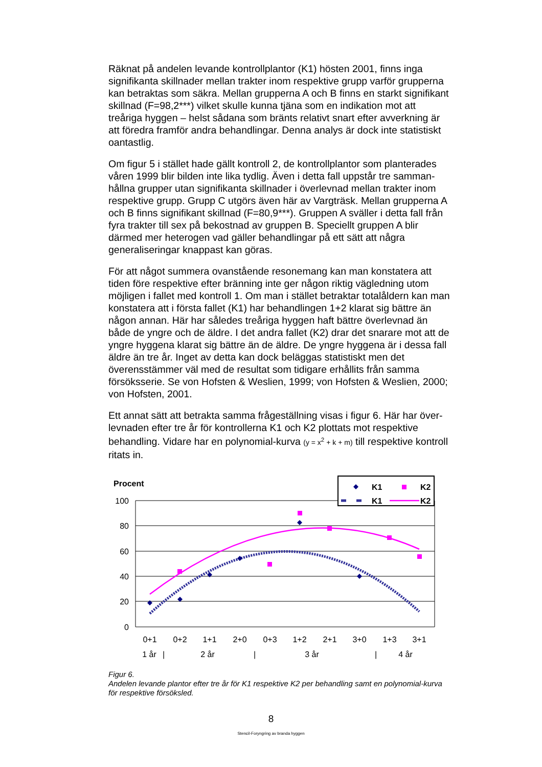Räknat på andelen levande kontrollplantor (K1) hösten 2001, finns inga signifikanta skillnader mellan trakter inom respektive grupp varför grupperna kan betraktas som säkra. Mellan grupperna A och B finns en starkt signifikant skillnad (F=98,2***) vilket skulle kunna tjäna som en indikation mot att treåriga hyggen – helst sådana som bränts relativt snart efter avverkning är att föredra framför andra behandlingar. Denna analys är dock inte statistiskt oantastlig.
Om figur 5 i stället hade gällt kontroll 2, de kontrollplantor som planterades våren 1999 blir bilden inte lika tydlig. Även i detta fall uppstår tre samman-hållna grupper utan signifikanta skillnader i överlevnad mellan trakter inom respektive grupp. Grupp C utgörs även här av Vargträsk. Mellan grupperna A och B finns signifikant skillnad (F=80,9***). Gruppen A sväller i detta fall från fyra trakter till sex på bekostnad av gruppen B. Speciellt gruppen A blir därmed mer heterogen vad gäller behandlingar på ett sätt att några generaliseringar knappast kan göras.
För att något summera ovanstående resonemang kan man konstatera att tiden före respektive efter bränning inte ger någon riktig vägledning utom möjligen i fallet med kontroll 1. Om man i stället betraktar totalåldern kan man konstatera att i första fallet (K1) har behandlingen 1+2 klarat sig bättre än någon annan. Här har således treåriga hyggen haft bättre överlevnad än både de yngre och de äldre. I det andra fallet (K2) drar det snarare mot att de yngre hyggena klarat sig bättre än de äldre. De yngre hyggena är i dessa fall äldre än tre år. Inget av detta kan dock beläggas statistiskt men det överensstämmer väl med de resultat som tidigare erhållits från samma försöksserie. Se von Hofsten & Weslien, 1999; von Hofsten & Weslien, 2000; von Hofsten, 2001.
Ett annat sätt att betrakta samma frågeställning visas i figur 6. Här har över-levnaden efter tre år för kontrollerna K1 och K2 plottats mot respektive behandling. Vidare har en polynomial-kurva (y = x<sup>2</sup> + k + m) till respektive kontroll ritats in.
Procent
100
80
60
40
20
0
0+1
0+2
1+1
2+0
0+3
1+2
2+1
3+0
1+3
3+1
1 år
|
2 år
|
3 år
|
4 år
K1
K2
K1
K2
Figur 6.
Andelen levande plantor efter tre år för K1 respektive K2 per behandling samt en polynomial-kurva för respektive försöksled.
8
Stencil-Foryngring av branda hyggen